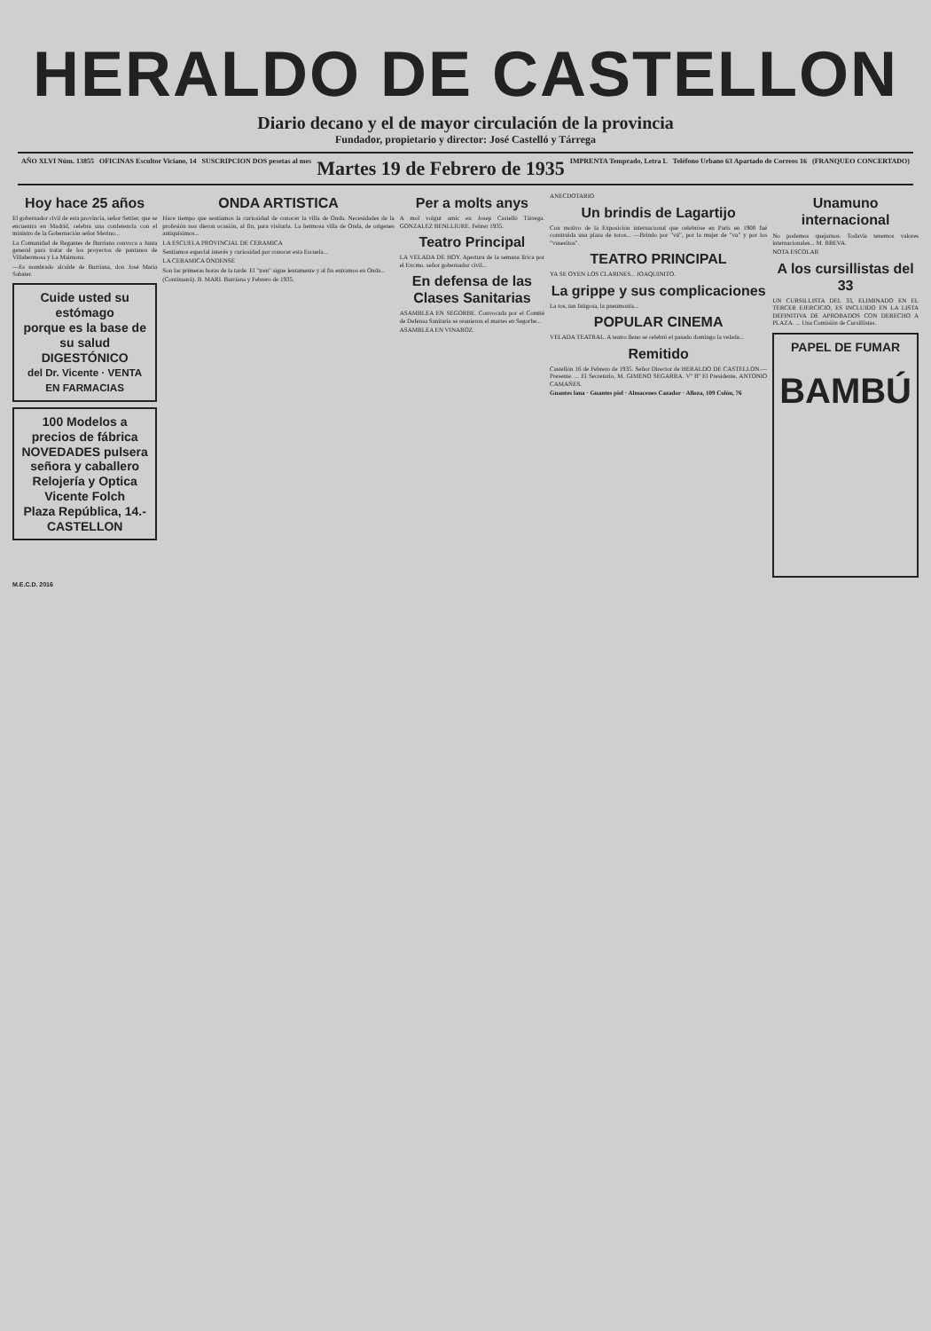HERALDO DE CASTELLON
Diario decano y el de mayor circulación de la provincia
Fundador, propietario y director: José Castelló y Tárrega
AÑO XLVI Núm. 13855 OFICINAS Escultor Viciano, 14 SUSCRIPCION DOS pesetas al mes Martes 19 de Febrero de 1935 IMPRENTA Temprado, Letra L Teléfono Urbano 63 Apartado de Correos 16 (FRANQUEO CONCERTADO)
Hoy hace 25 años
El gobernador civil de esta provincia, señor Settier, que se encuentra en Madrid, celebra una conferencia con el ministro de la Gobernación señor Merino...
La Comunidad de Regantes de Burriana convoca a Junta general para tratar de los proyectos de pantanos de Villahermosa y La Maimona.
—Es nombrado alcalde de Burriana, don José María Sabater.
Cuide usted su estómago
porque es la base de su salud
DIGESTÓNICO
del Dr. Vicente · VENTA EN FARMACIAS
100 Modelos a precios de fábrica
NOVEDADES pulsera señora y caballero
Relojería y Optica
Vicente Folch
Plaza República, 14.-CASTELLON
ONDA ARTISTICA
Hace tiempo que sentíamos la curiosidad de conocer la villa de Onda. Necesidades de la profesión nos dieron ocasión, al fin, para visitarla. La hermosa villa de Onda, de orígenes antiquísimos...
LA ESCUELA PROVINCIAL DE CERAMICA
Sentíamos especial interés y curiosidad por conocer esta Escuela...
LA CERAMICA ONDENSE
Son las primeras horas de la tarde. El "tren" sigue lentamente y al fin entramos en Onda...
(Continuará). B. MARI. Burriana y Febrero de 1935.
Per a molts anys
A mol volgut amic en Josep Castelló Tárrega. GONZALEZ BENLLIURE. Febrer 1935.
Teatro Principal
LA VELADA DE HOY. Apertura de la semana lírica por el Excmo. señor gobernador civil...
En defensa de las Clases Sanitarias
ASAMBLEA EN SEGORBE. Convocada por el Comité de Defensa Sanitaria se reunieron el martes en Segorbe...
ASAMBLEA EN VINAROZ.
ANECDOTARIO
Un brindis de Lagartijo
Con motivo de la Exposición internacional que celebróse en París en 1900 fué construida una plaza de toros... —Brindo por "vú", por la mujer de "vu" y por los "vusesitos".
TEATRO PRINCIPAL
YA SE OYEN LOS CLARINES... JOAQUINITO.
La grippe y sus complicaciones
La tos, tan fatigosa, la pneumonía...
POPULAR CINEMA
VELADA TEATRAL. A teatro lleno se celebró el pasado domingo la velada...
Remitido
Castellón 16 de Febrero de 1935. Señor Director de HERALDO DE CASTELLON.—Presente. ... El Secretario, M. GIMENO SEGARRA. Vº Bº El Presidente, ANTONIO CAMAÑES.
Guantes lana · Guantes piel · Almacenes Cazador · Alloza, 109 Colón, 76
Unamuno internacional
No podemos quejarnos. Todavía tenemos valores internacionales... M. BREVA.
NOTA ESCOLAR
A los cursillistas del 33
UN CURSILLISTA DEL 33, ELIMINADO EN EL TERCER EJERCICIO, ES INCLUIDO EN LA LISTA DEFINITIVA DE APROBADOS CON DERECHO A PLAZA. ... Una Comisión de Cursillistas.
PAPEL DE FUMAR
BAMBÚ
M.E.C.D. 2016